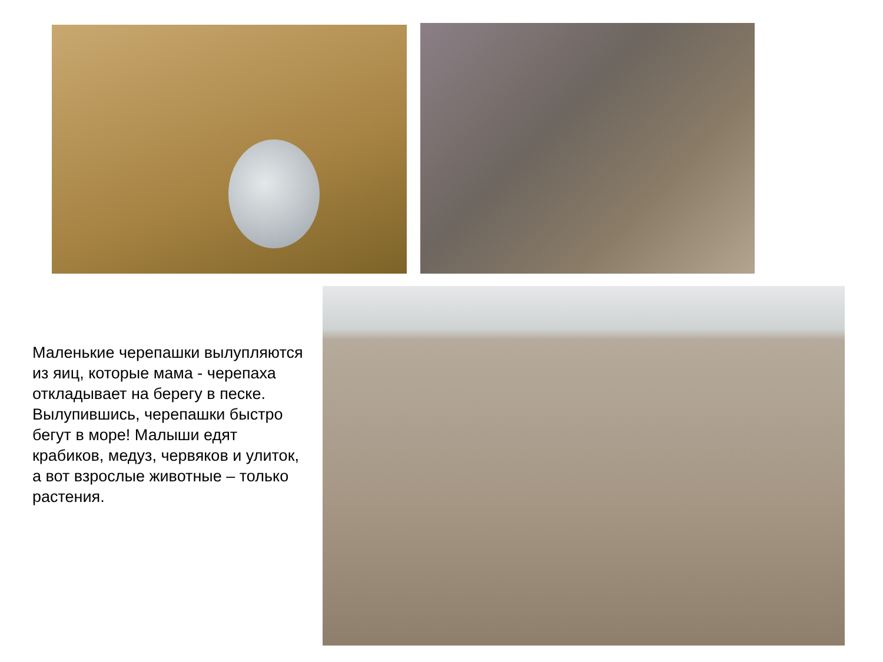Маленькие черепашки вылупляются из яиц, которые мама - черепаха откладывает на берегу в песке. Вылупившись, черепашки быстро бегут в море! Малыши едят крабиков, медуз, червяков и улиток, а вот взрослые животные – только растения.